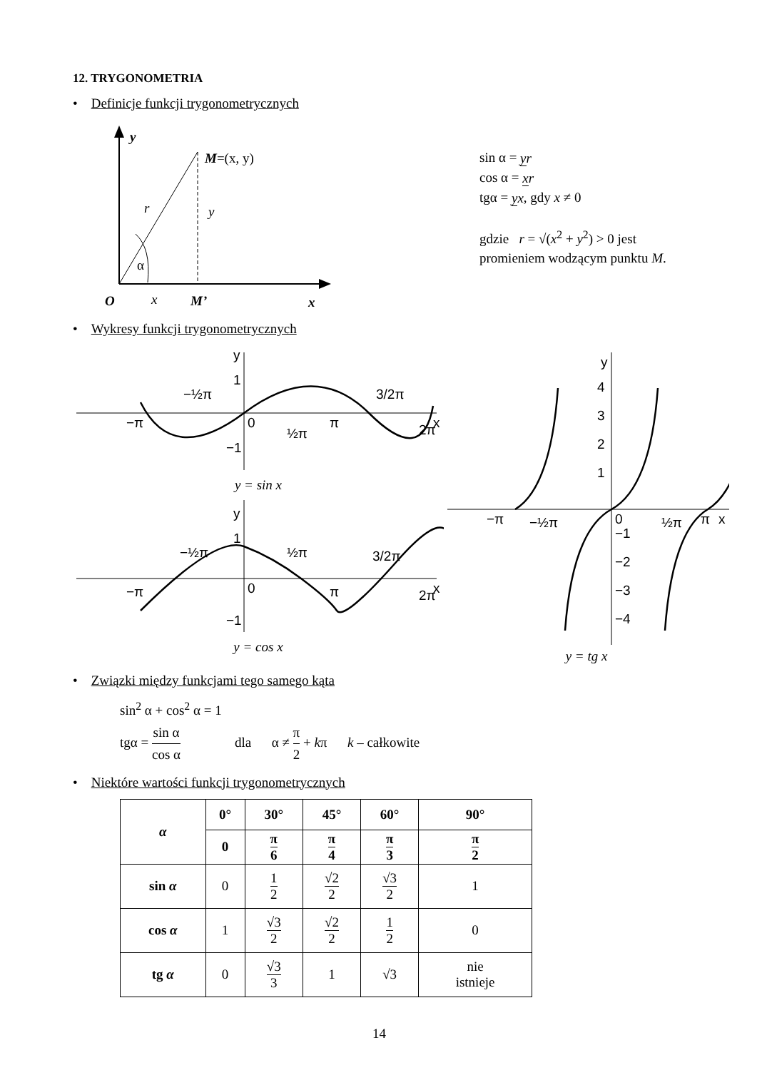12. TRYGONOMETRIA
• Definicje funkcji trygonometrycznych
y
M=(x, y)
r
y
α
O
x
M’
x
sin α = yr
cos α = xr
tgα = yx, gdy x ≠ 0
gdzie r = √(x<sup>2</sup> + y<sup>2</sup>) > 0 jest
promieniem wodzącym punktu M.
• Wykresy funkcji trygonometrycznych
y
1
−½π
3/2π
−π
0
½π
π
2π
x
−1
y = sin x
y
1
−½π
½π
3/2π
−π
0
π
2π
x
−1
y = cos x
y
4
3
2
1
−π
−½π
0
½π
π
−1
−2
−3
−4
x
y = tg x
• Związki między funkcjami tego samego kąta
sin<sup>2</sup> α + cos<sup>2</sup> α = 1
tgα = sin α cos α dla α ≠ π 2 + kπ k – całkowite
• Niektóre wartości funkcji trygonometrycznych
| α | 0° | 30° | 45° | 60° | 90° |
| --- | --- | --- | --- | --- | --- |
| | 0 | π 6 | π 4 | π 3 | π 2 |
| sin α | 0 | 1 2 | √2 2 | √3 2 | 1 |
| cos α | 1 | √3 2 | √2 2 | 1 2 | 0 |
| tg α | 0 | √3 3 | 1 | √3 | nie istnieje |
14